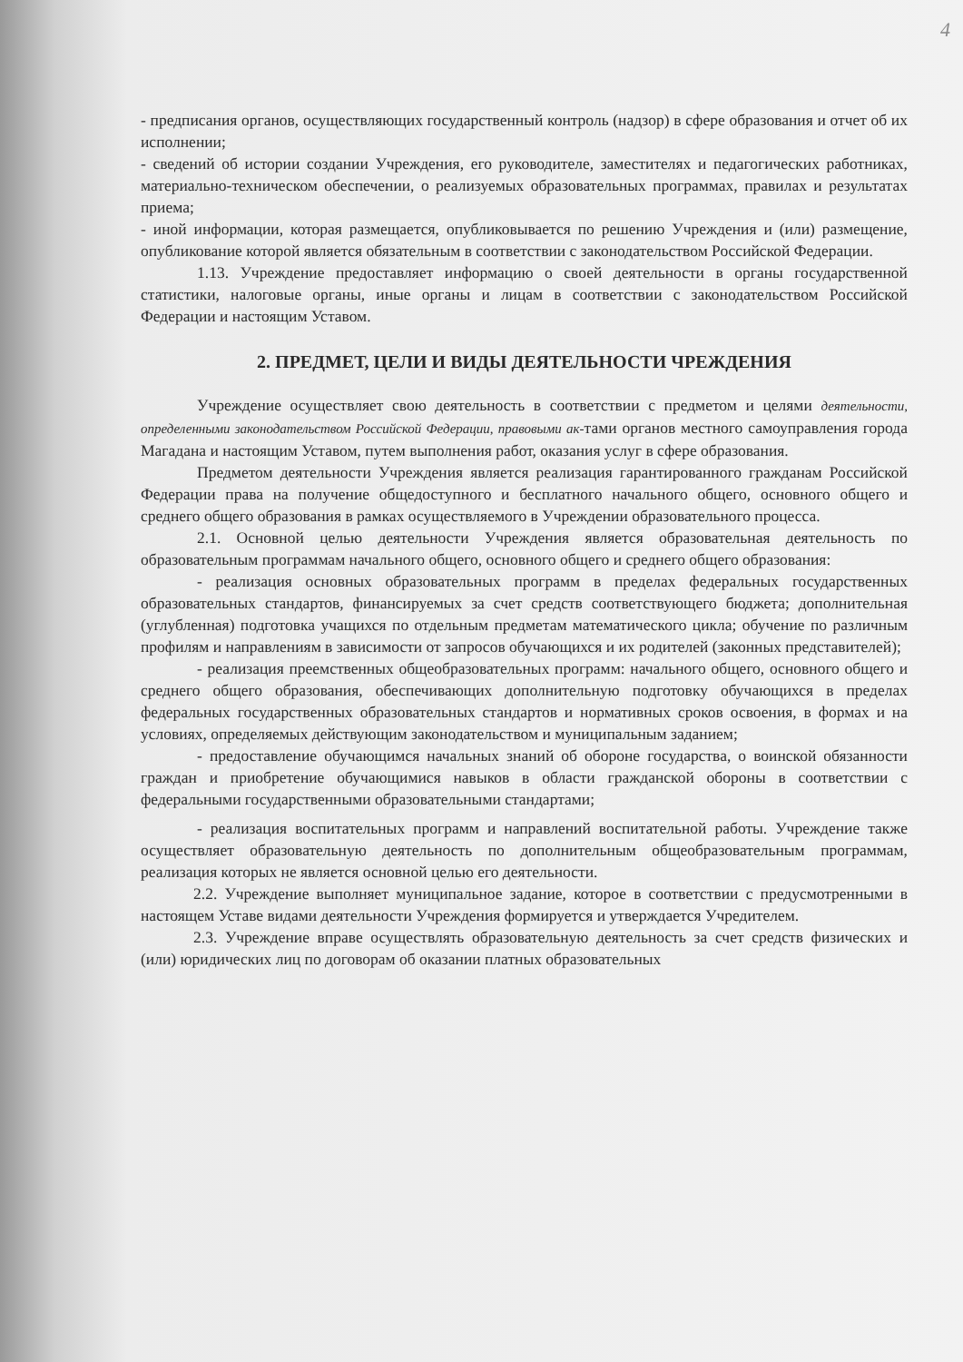4
- предписания органов, осуществляющих государственный контроль (надзор) в сфере образования и отчет об их исполнении;
- сведений об истории создании Учреждения, его руководителе, заместителях и педагогических работниках, материально-техническом обеспечении, о реализуемых образовательных программах, правилах и результатах приема;
- иной информации, которая размещается, опубликовывается по решению Учреждения и (или) размещение, опубликование которой является обязательным в соответствии с законодательством Российской Федерации.
1.13. Учреждение предоставляет информацию о своей деятельности в органы государственной статистики, налоговые органы, иные органы и лицам в соответствии с законодательством Российской Федерации и настоящим Уставом.
2. ПРЕДМЕТ, ЦЕЛИ И ВИДЫ ДЕЯТЕЛЬНОСТИ ЧРЕЖДЕНИЯ
Учреждение осуществляет свою деятельность в соответствии с предметом и целями деятельности, определенными законодательством Российской Федерации, правовыми ак-тами органов местного самоуправления города Магадана и настоящим Уставом, путем выполнения работ, оказания услуг в сфере образования.
Предметом деятельности Учреждения является реализация гарантированного гражданам Российской Федерации права на получение общедоступного и бесплатного начального общего, основного общего и среднего общего образования в рамках осуществляемого в Учреждении образовательного процесса.
2.1. Основной целью деятельности Учреждения является образовательная деятельность по образовательным программам начального общего, основного общего и среднего общего образования:
- реализация основных образовательных программ в пределах федеральных государственных образовательных стандартов, финансируемых за счет средств соответствующего бюджета; дополнительная (углубленная) подготовка учащихся по отдельным предметам математического цикла; обучение по различным профилям и направлениям в зависимости от запросов обучающихся и их родителей (законных представителей);
- реализация преемственных общеобразовательных программ: начального общего, основного общего и среднего общего образования, обеспечивающих дополнительную подготовку обучающихся в пределах федеральных государственных образовательных стандартов и нормативных сроков освоения, в формах и на условиях, определяемых действующим законодательством и муниципальным заданием;
- предоставление обучающимся начальных знаний об обороне государства, о воинской обязанности граждан и приобретение обучающимися навыков в области гражданской обороны в соответствии с федеральными государственными образовательными стандартами;
- реализация воспитательных программ и направлений воспитательной работы. Учреждение также осуществляет образовательную деятельность по дополнительным общеобразовательным программам, реализация которых не является основной целью его деятельности.
2.2. Учреждение выполняет муниципальное задание, которое в соответствии с предусмотренными в настоящем Уставе видами деятельности Учреждения формируется и утверждается Учредителем.
2.3. Учреждение вправе осуществлять образовательную деятельность за счет средств физических и (или) юридических лиц по договорам об оказании платных образовательных